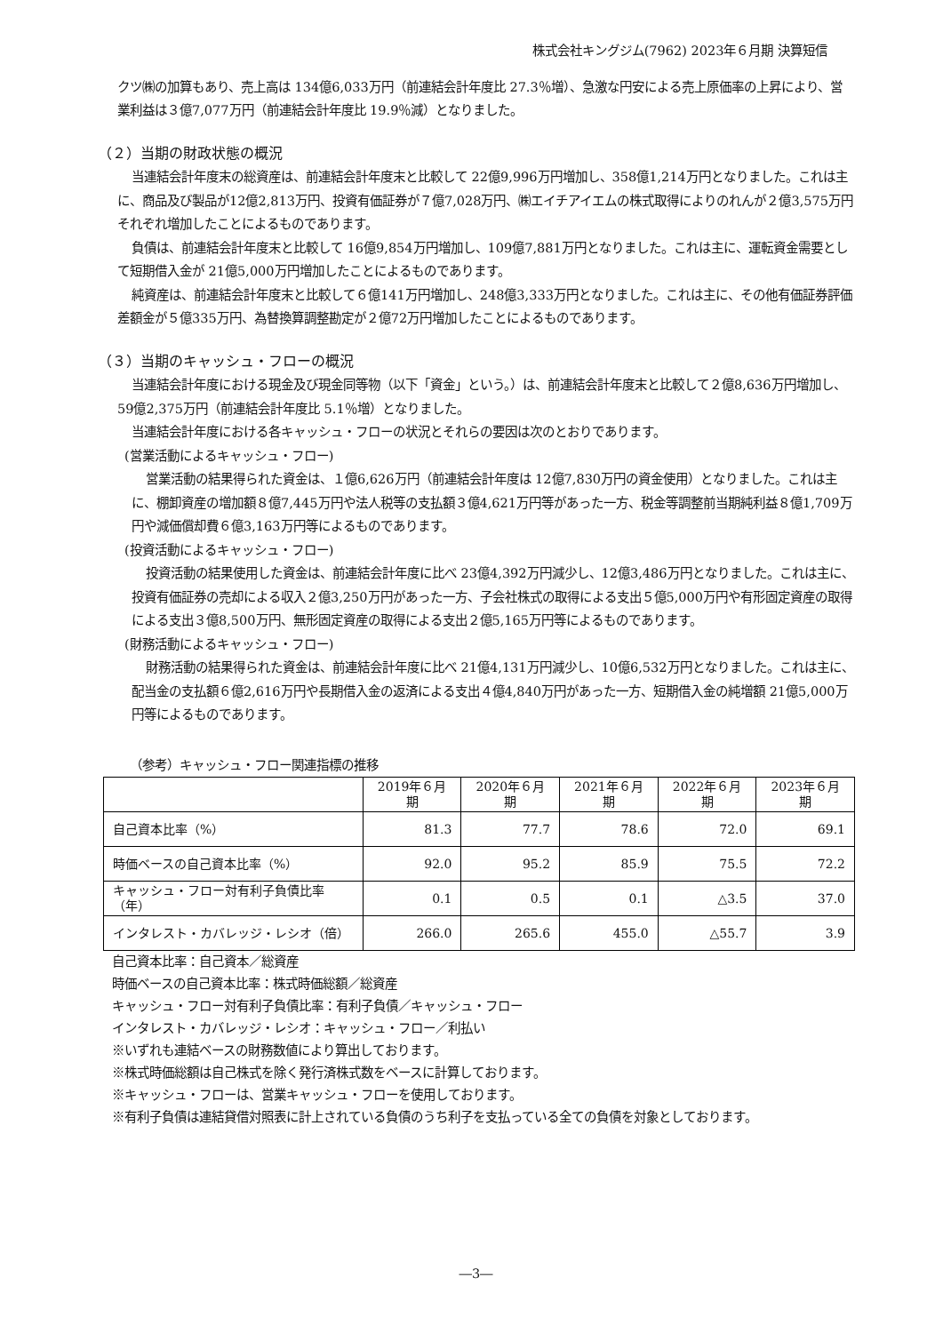株式会社キングジム(7962) 2023年６月期 決算短信
クツ㈱の加算もあり、売上高は 134億6,033万円（前連結会計年度比 27.3％増）、急激な円安による売上原価率の上昇により、営業利益は３億7,077万円（前連結会計年度比 19.9％減）となりました。
（２）当期の財政状態の概況
当連結会計年度末の総資産は、前連結会計年度末と比較して 22億9,996万円増加し、358億1,214万円となりました。これは主に、商品及び製品が12億2,813万円、投資有価証券が７億7,028万円、㈱エイチアイエムの株式取得によりのれんが２億3,575万円それぞれ増加したことによるものであります。
負債は、前連結会計年度末と比較して 16億9,854万円増加し、109億7,881万円となりました。これは主に、運転資金需要として短期借入金が 21億5,000万円増加したことによるものであります。
純資産は、前連結会計年度末と比較して６億141万円増加し、248億3,333万円となりました。これは主に、その他有価証券評価差額金が５億335万円、為替換算調整勘定が２億72万円増加したことによるものであります。
（３）当期のキャッシュ・フローの概況
当連結会計年度における現金及び現金同等物（以下「資金」という。）は、前連結会計年度末と比較して２億8,636万円増加し、59億2,375万円（前連結会計年度比 5.1％増）となりました。
当連結会計年度における各キャッシュ・フローの状況とそれらの要因は次のとおりであります。
(営業活動によるキャッシュ・フロー)
営業活動の結果得られた資金は、１億6,626万円（前連結会計年度は 12億7,830万円の資金使用）となりました。これは主に、棚卸資産の増加額８億7,445万円や法人税等の支払額３億4,621万円等があった一方、税金等調整前当期純利益８億1,709万円や減価償却費６億3,163万円等によるものであります。
(投資活動によるキャッシュ・フロー)
投資活動の結果使用した資金は、前連結会計年度に比べ 23億4,392万円減少し、12億3,486万円となりました。これは主に、投資有価証券の売却による収入２億3,250万円があった一方、子会社株式の取得による支出５億5,000万円や有形固定資産の取得による支出３億8,500万円、無形固定資産の取得による支出２億5,165万円等によるものであります。
(財務活動によるキャッシュ・フロー)
財務活動の結果得られた資金は、前連結会計年度に比べ 21億4,131万円減少し、10億6,532万円となりました。これは主に、配当金の支払額６億2,616万円や長期借入金の返済による支出４億4,840万円があった一方、短期借入金の純増額 21億5,000万円等によるものであります。
（参考）キャッシュ・フロー関連指標の推移
| | 2019年６月期 | 2020年６月期 | 2021年６月期 | 2022年６月期 | 2023年６月期 |
| --- | --- | --- | --- | --- | --- |
| 自己資本比率（%） | 81.3 | 77.7 | 78.6 | 72.0 | 69.1 |
| 時価ベースの自己資本比率（%） | 92.0 | 95.2 | 85.9 | 75.5 | 72.2 |
| キャッシュ・フロー対有利子負債比率（年） | 0.1 | 0.5 | 0.1 | △3.5 | 37.0 |
| インタレスト・カバレッジ・レシオ（倍） | 266.0 | 265.6 | 455.0 | △55.7 | 3.9 |
自己資本比率：自己資本／総資産
時価ベースの自己資本比率：株式時価総額／総資産
キャッシュ・フロー対有利子負債比率：有利子負債／キャッシュ・フロー
インタレスト・カバレッジ・レシオ：キャッシュ・フロー／利払い
※いずれも連結ベースの財務数値により算出しております。
※株式時価総額は自己株式を除く発行済株式数をベースに計算しております。
※キャッシュ・フローは、営業キャッシュ・フローを使用しております。
※有利子負債は連結貸借対照表に計上されている負債のうち利子を支払っている全ての負債を対象としております。
―3―